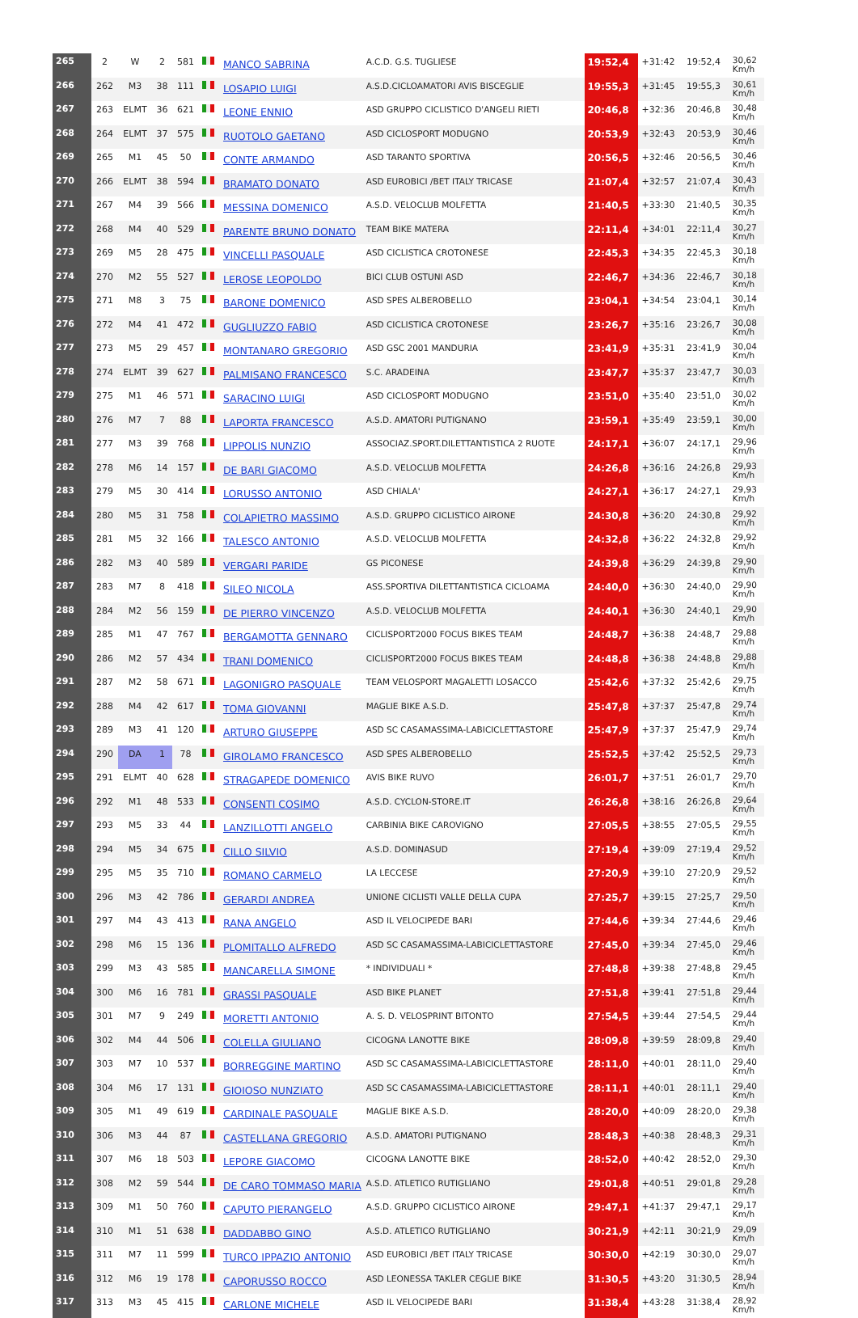| 265 | 2 | W | 2 | 581 | | MANCO SABRINA | A.C.D. G.S. TUGLIESE | 19:52,4 | +31:42 | 19:52,4 | 30,62 Km/h |
| 266 | 262 | M3 | 38 | 111 | | LOSAPIO LUIGI | A.S.D.CICLOAMATORI AVIS BISCEGLIE | 19:55,3 | +31:45 | 19:55,3 | 30,61 Km/h |
| 267 | 263 | ELMT | 36 | 621 | | LEONE ENNIO | ASD GRUPPO CICLISTICO D'ANGELI RIETI | 20:46,8 | +32:36 | 20:46,8 | 30,48 Km/h |
| 268 | 264 | ELMT | 37 | 575 | | RUOTOLO GAETANO | ASD CICLOSPORT MODUGNO | 20:53,9 | +32:43 | 20:53,9 | 30,46 Km/h |
| 269 | 265 | M1 | 45 | 50 | | CONTE ARMANDO | ASD TARANTO SPORTIVA | 20:56,5 | +32:46 | 20:56,5 | 30,46 Km/h |
| 270 | 266 | ELMT | 38 | 594 | | BRAMATO DONATO | ASD EUROBICI /BET ITALY TRICASE | 21:07,4 | +32:57 | 21:07,4 | 30,43 Km/h |
| 271 | 267 | M4 | 39 | 566 | | MESSINA DOMENICO | A.S.D. VELOCLUB MOLFETTA | 21:40,5 | +33:30 | 21:40,5 | 30,35 Km/h |
| 272 | 268 | M4 | 40 | 529 | | PARENTE BRUNO DONATO | TEAM BIKE MATERA | 22:11,4 | +34:01 | 22:11,4 | 30,27 Km/h |
| 273 | 269 | M5 | 28 | 475 | | VINCELLI PASQUALE | ASD CICLISTICA CROTONESE | 22:45,3 | +34:35 | 22:45,3 | 30,18 Km/h |
| 274 | 270 | M2 | 55 | 527 | | LEROSE LEOPOLDO | BICI CLUB OSTUNI ASD | 22:46,7 | +34:36 | 22:46,7 | 30,18 Km/h |
| 275 | 271 | M8 | 3 | 75 | | BARONE DOMENICO | ASD SPES ALBEROBELLO | 23:04,1 | +34:54 | 23:04,1 | 30,14 Km/h |
| 276 | 272 | M4 | 41 | 472 | | GUGLIUZZO FABIO | ASD CICLISTICA CROTONESE | 23:26,7 | +35:16 | 23:26,7 | 30,08 Km/h |
| 277 | 273 | M5 | 29 | 457 | | MONTANARO GREGORIO | ASD GSC 2001 MANDURIA | 23:41,9 | +35:31 | 23:41,9 | 30,04 Km/h |
| 278 | 274 | ELMT | 39 | 627 | | PALMISANO FRANCESCO | S.C. ARADEINA | 23:47,7 | +35:37 | 23:47,7 | 30,03 Km/h |
| 279 | 275 | M1 | 46 | 571 | | SARACINO LUIGI | ASD CICLOSPORT MODUGNO | 23:51,0 | +35:40 | 23:51,0 | 30,02 Km/h |
| 280 | 276 | M7 | 7 | 88 | | LAPORTA FRANCESCO | A.S.D. AMATORI PUTIGNANO | 23:59,1 | +35:49 | 23:59,1 | 30,00 Km/h |
| 281 | 277 | M3 | 39 | 768 | | LIPPOLIS NUNZIO | ASSOCIAZ.SPORT.DILETTANTISTICA 2 RUOTE | 24:17,1 | +36:07 | 24:17,1 | 29,96 Km/h |
| 282 | 278 | M6 | 14 | 157 | | DE BARI GIACOMO | A.S.D. VELOCLUB MOLFETTA | 24:26,8 | +36:16 | 24:26,8 | 29,93 Km/h |
| 283 | 279 | M5 | 30 | 414 | | LORUSSO ANTONIO | ASD CHIALA' | 24:27,1 | +36:17 | 24:27,1 | 29,93 Km/h |
| 284 | 280 | M5 | 31 | 758 | | COLAPIETRO MASSIMO | A.S.D. GRUPPO CICLISTICO AIRONE | 24:30,8 | +36:20 | 24:30,8 | 29,92 Km/h |
| 285 | 281 | M5 | 32 | 166 | | TALESCO ANTONIO | A.S.D. VELOCLUB MOLFETTA | 24:32,8 | +36:22 | 24:32,8 | 29,92 Km/h |
| 286 | 282 | M3 | 40 | 589 | | VERGARI PARIDE | GS PICONESE | 24:39,8 | +36:29 | 24:39,8 | 29,90 Km/h |
| 287 | 283 | M7 | 8 | 418 | | SILEO NICOLA | ASS.SPORTIVA DILETTANTISTICA CICLOAMA | 24:40,0 | +36:30 | 24:40,0 | 29,90 Km/h |
| 288 | 284 | M2 | 56 | 159 | | DE PIERRO VINCENZO | A.S.D. VELOCLUB MOLFETTA | 24:40,1 | +36:30 | 24:40,1 | 29,90 Km/h |
| 289 | 285 | M1 | 47 | 767 | | BERGAMOTTA GENNARO | CICLISPORT2000 FOCUS BIKES TEAM | 24:48,7 | +36:38 | 24:48,7 | 29,88 Km/h |
| 290 | 286 | M2 | 57 | 434 | | TRANI DOMENICO | CICLISPORT2000 FOCUS BIKES TEAM | 24:48,8 | +36:38 | 24:48,8 | 29,88 Km/h |
| 291 | 287 | M2 | 58 | 671 | | LAGONIGRO PASQUALE | TEAM VELOSPORT MAGALETTI LOSACCO | 25:42,6 | +37:32 | 25:42,6 | 29,75 Km/h |
| 292 | 288 | M4 | 42 | 617 | | TOMA GIOVANNI | MAGLIE BIKE A.S.D. | 25:47,8 | +37:37 | 25:47,8 | 29,74 Km/h |
| 293 | 289 | M3 | 41 | 120 | | ARTURO GIUSEPPE | ASD SC CASAMASSIMA-LABICICLETTASTORE | 25:47,9 | +37:37 | 25:47,9 | 29,74 Km/h |
| 294 | 290 | DA | 1 | 78 | | GIROLAMO FRANCESCO | ASD SPES ALBEROBELLO | 25:52,5 | +37:42 | 25:52,5 | 29,73 Km/h |
| 295 | 291 | ELMT | 40 | 628 | | STRAGAPEDE DOMENICO | AVIS BIKE RUVO | 26:01,7 | +37:51 | 26:01,7 | 29,70 Km/h |
| 296 | 292 | M1 | 48 | 533 | | CONSENTI COSIMO | A.S.D. CYCLON-STORE.IT | 26:26,8 | +38:16 | 26:26,8 | 29,64 Km/h |
| 297 | 293 | M5 | 33 | 44 | | LANZILLOTTI ANGELO | CARBINIA BIKE CAROVIGNO | 27:05,5 | +38:55 | 27:05,5 | 29,55 Km/h |
| 298 | 294 | M5 | 34 | 675 | | CILLO SILVIO | A.S.D. DOMINASUD | 27:19,4 | +39:09 | 27:19,4 | 29,52 Km/h |
| 299 | 295 | M5 | 35 | 710 | | ROMANO CARMELO | LA LECCESE | 27:20,9 | +39:10 | 27:20,9 | 29,52 Km/h |
| 300 | 296 | M3 | 42 | 786 | | GERARDI ANDREA | UNIONE CICLISTI VALLE DELLA CUPA | 27:25,7 | +39:15 | 27:25,7 | 29,50 Km/h |
| 301 | 297 | M4 | 43 | 413 | | RANA ANGELO | ASD IL VELOCIPEDE BARI | 27:44,6 | +39:34 | 27:44,6 | 29,46 Km/h |
| 302 | 298 | M6 | 15 | 136 | | PLOMITALLO ALFREDO | ASD SC CASAMASSIMA-LABICICLETTASTORE | 27:45,0 | +39:34 | 27:45,0 | 29,46 Km/h |
| 303 | 299 | M3 | 43 | 585 | | MANCARELLA SIMONE | * INDIVIDUALI * | 27:48,8 | +39:38 | 27:48,8 | 29,45 Km/h |
| 304 | 300 | M6 | 16 | 781 | | GRASSI PASQUALE | ASD BIKE PLANET | 27:51,8 | +39:41 | 27:51,8 | 29,44 Km/h |
| 305 | 301 | M7 | 9 | 249 | | MORETTI ANTONIO | A. S. D. VELOSPRINT BITONTO | 27:54,5 | +39:44 | 27:54,5 | 29,44 Km/h |
| 306 | 302 | M4 | 44 | 506 | | COLELLA GIULIANO | CICOGNA LANOTTE BIKE | 28:09,8 | +39:59 | 28:09,8 | 29,40 Km/h |
| 307 | 303 | M7 | 10 | 537 | | BORREGGINE MARTINO | ASD SC CASAMASSIMA-LABICICLETTASTORE | 28:11,0 | +40:01 | 28:11,0 | 29,40 Km/h |
| 308 | 304 | M6 | 17 | 131 | | GIOIOSO NUNZIATO | ASD SC CASAMASSIMA-LABICICLETTASTORE | 28:11,1 | +40:01 | 28:11,1 | 29,40 Km/h |
| 309 | 305 | M1 | 49 | 619 | | CARDINALE PASQUALE | MAGLIE BIKE A.S.D. | 28:20,0 | +40:09 | 28:20,0 | 29,38 Km/h |
| 310 | 306 | M3 | 44 | 87 | | CASTELLANA GREGORIO | A.S.D. AMATORI PUTIGNANO | 28:48,3 | +40:38 | 28:48,3 | 29,31 Km/h |
| 311 | 307 | M6 | 18 | 503 | | LEPORE GIACOMO | CICOGNA LANOTTE BIKE | 28:52,0 | +40:42 | 28:52,0 | 29,30 Km/h |
| 312 | 308 | M2 | 59 | 544 | | DE CARO TOMMASO MARIA | A.S.D. ATLETICO RUTIGLIANO | 29:01,8 | +40:51 | 29:01,8 | 29,28 Km/h |
| 313 | 309 | M1 | 50 | 760 | | CAPUTO PIERANGELO | A.S.D. GRUPPO CICLISTICO AIRONE | 29:47,1 | +41:37 | 29:47,1 | 29,17 Km/h |
| 314 | 310 | M1 | 51 | 638 | | DADDABBO GINO | A.S.D. ATLETICO RUTIGLIANO | 30:21,9 | +42:11 | 30:21,9 | 29,09 Km/h |
| 315 | 311 | M7 | 11 | 599 | | TURCO IPPAZIO ANTONIO | ASD EUROBICI /BET ITALY TRICASE | 30:30,0 | +42:19 | 30:30,0 | 29,07 Km/h |
| 316 | 312 | M6 | 19 | 178 | | CAPORUSSO ROCCO | ASD LEONESSA TAKLER CEGLIE BIKE | 31:30,5 | +43:20 | 31:30,5 | 28,94 Km/h |
| 317 | 313 | M3 | 45 | 415 | | CARLONE MICHELE | ASD IL VELOCIPEDE BARI | 31:38,4 | +43:28 | 31:38,4 | 28,92 Km/h |